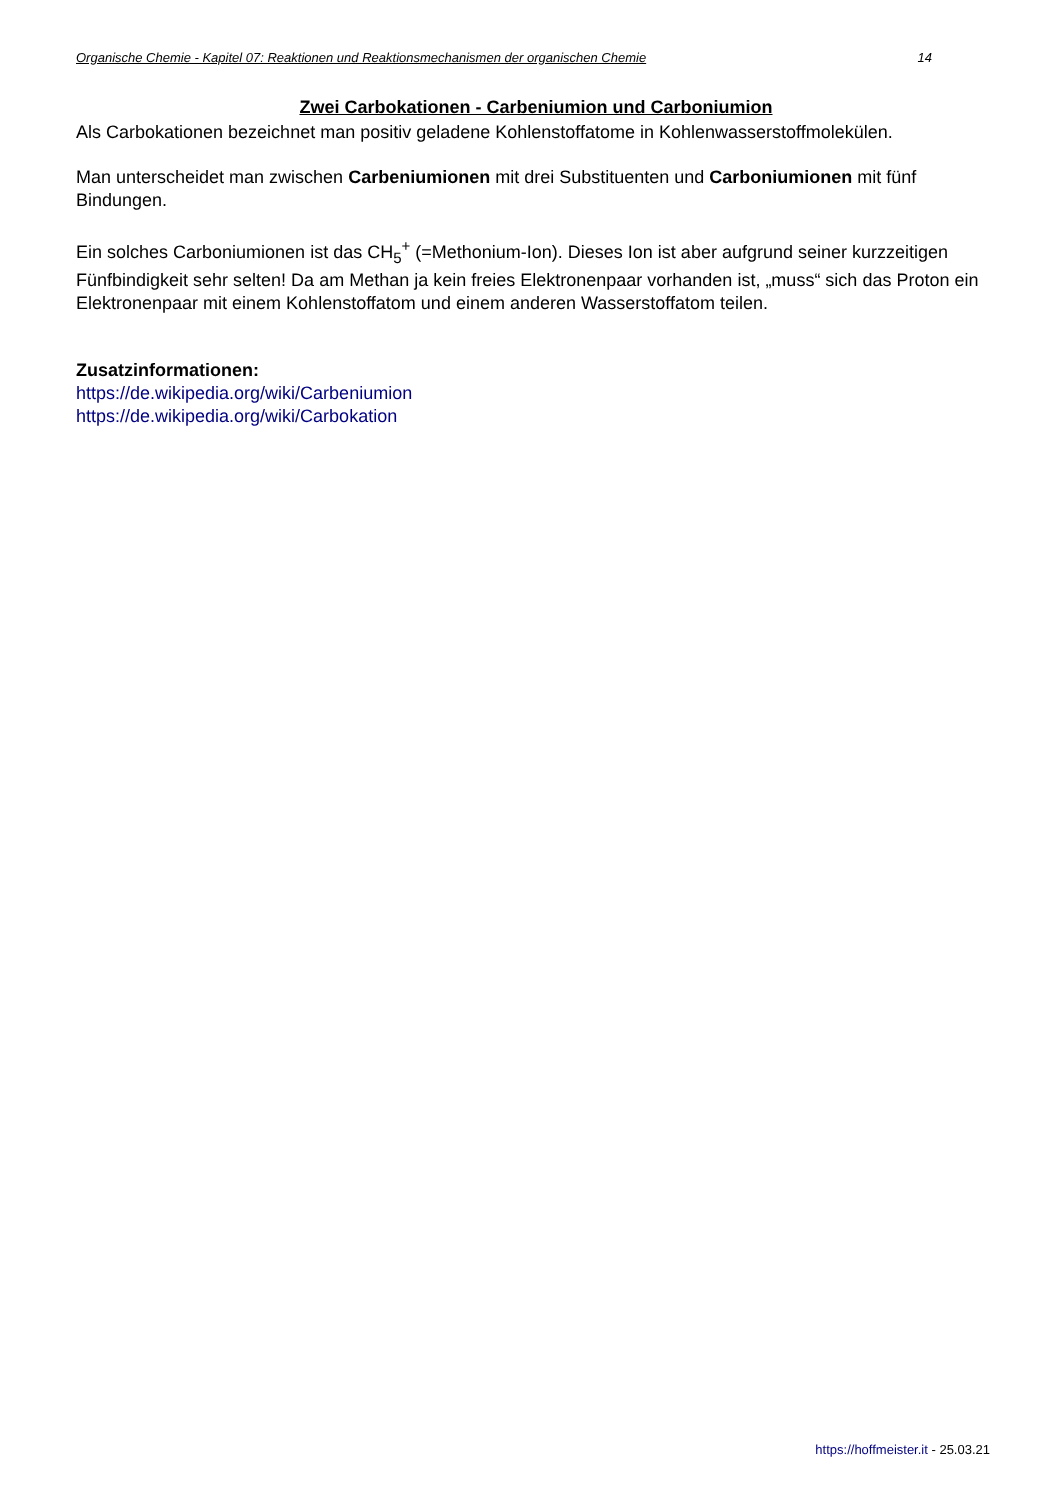Organische Chemie - Kapitel 07: Reaktionen und Reaktionsmechanismen der organischen Chemie 14
Zwei Carbokationen - Carbeniumion und Carboniumion
Als Carbokationen bezeichnet man positiv geladene Kohlenstoffatome in Kohlenwasserstoffmolekülen.
Man unterscheidet man zwischen Carbeniumionen mit drei Substituenten und Carboniumionen mit fünf Bindungen.
Ein solches Carboniumionen ist das CH<sub>5</sub><sup>+</sup> (=Methonium-Ion). Dieses Ion ist aber aufgrund seiner kurzzeitigen Fünfbindigkeit sehr selten! Da am Methan ja kein freies Elektronenpaar vorhanden ist, „muss“ sich das Proton ein Elektronenpaar mit einem Kohlenstoffatom und einem anderen Wasserstoffatom teilen.
Zusatzinformationen:
https://de.wikipedia.org/wiki/Carbeniumion
https://de.wikipedia.org/wiki/Carbokation
https://hoffmeister.it - 25.03.21